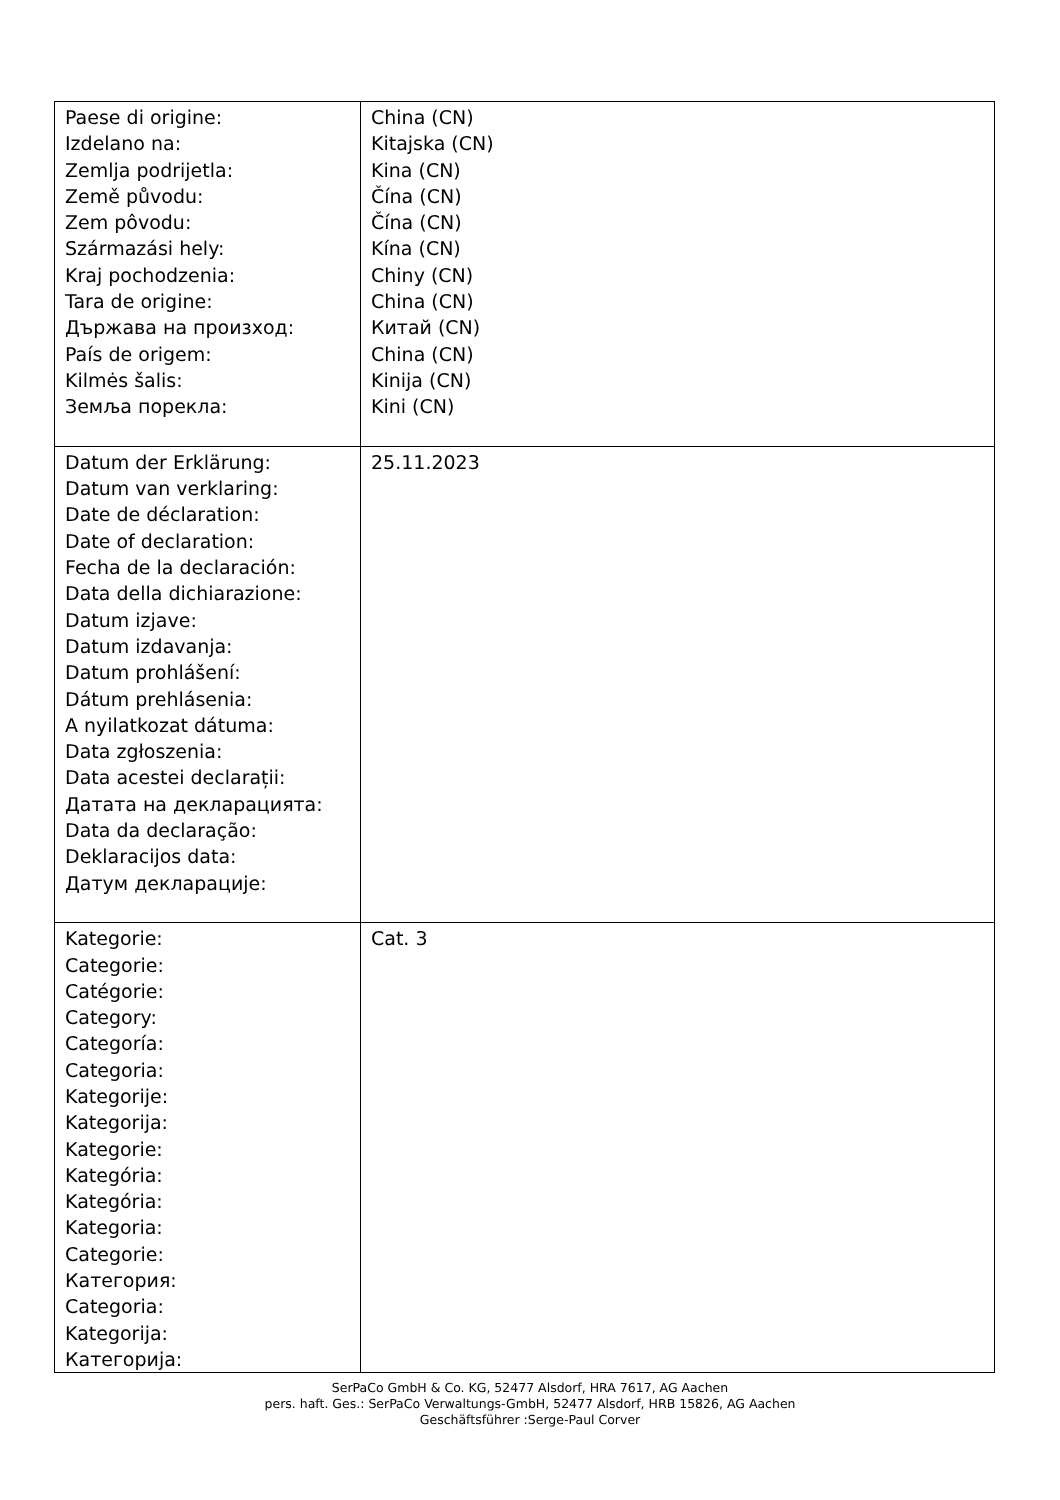| Paese di origine: Izdelano na: Zemlja podrijetla: Země původu: Zem pôvodu: Származási hely: Kraj pochodzenia: Tara de origine: Държава на произход: País de origem: Kilmės šalis: Земља порекла: | China (CN) Kitajska (CN) Kina (CN) Čína (CN) Čína (CN) Kína (CN) Chiny (CN) China (CN) Китай (CN) China (CN) Kinija (CN) Kini (CN) |
| Datum der Erklärung: Datum van verklaring: Date de déclaration: Date of declaration: Fecha de la declaración: Data della dichiarazione: Datum izjave: Datum izdavanja: Datum prohlášení: Dátum prehlásenia: A nyilatkozat dátuma: Data zgłoszenia: Data acestei declarații: Датата на декларацията: Data da declaração: Deklaracijos data: Датум декларације: | 25.11.2023 |
| Kategorie: Categorie: Catégorie: Category: Categoría: Categoria: Kategorije: Kategorija: Kategorie: Kategória: Kategória: Kategoria: Categorie: Категория: Categoria: Kategorija: Категорија: | Cat. 3 |
SerPaCo GmbH & Co. KG, 52477 Alsdorf, HRA 7617, AG Aachen
pers. haft. Ges.: SerPaCo Verwaltungs-GmbH, 52477 Alsdorf, HRB 15826, AG Aachen
Geschäftsführer :Serge-Paul Corver